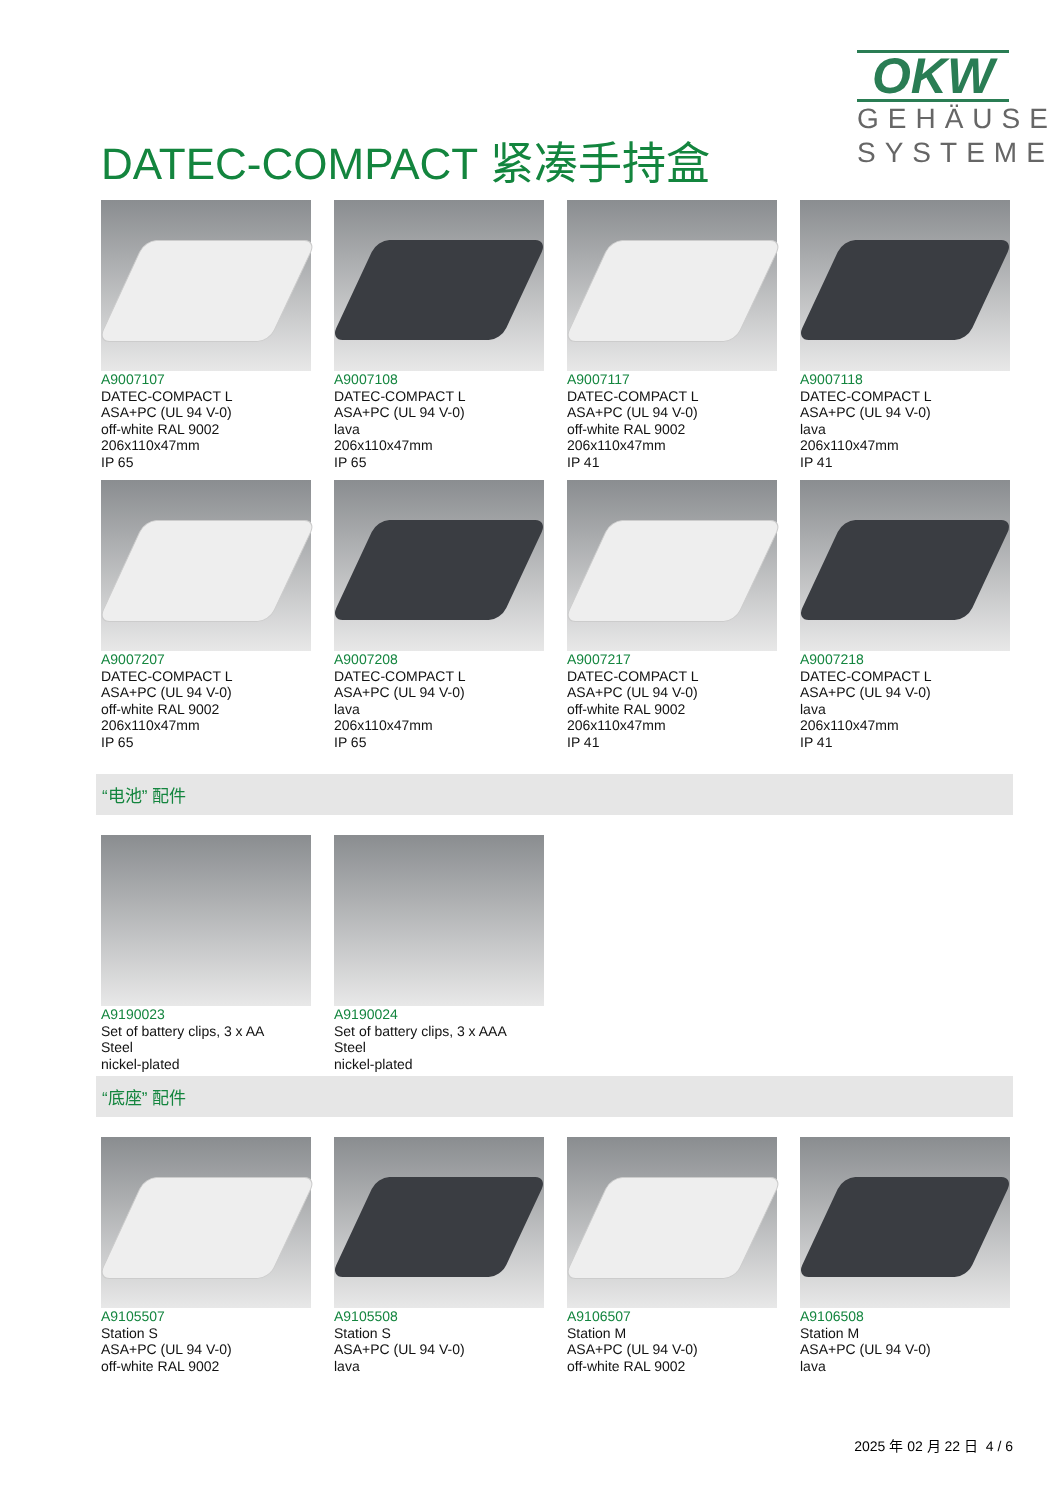DATEC-COMPACT 紧凑手持盒
OKW
GEHÄUSE
SYSTEME
A9007107
DATEC-COMPACT L
ASA+PC (UL 94 V-0)
off-white RAL 9002
206x110x47mm
IP 65
A9007108
DATEC-COMPACT L
ASA+PC (UL 94 V-0)
lava
206x110x47mm
IP 65
A9007117
DATEC-COMPACT L
ASA+PC (UL 94 V-0)
off-white RAL 9002
206x110x47mm
IP 41
A9007118
DATEC-COMPACT L
ASA+PC (UL 94 V-0)
lava
206x110x47mm
IP 41
A9007207
DATEC-COMPACT L
ASA+PC (UL 94 V-0)
off-white RAL 9002
206x110x47mm
IP 65
A9007208
DATEC-COMPACT L
ASA+PC (UL 94 V-0)
lava
206x110x47mm
IP 65
A9007217
DATEC-COMPACT L
ASA+PC (UL 94 V-0)
off-white RAL 9002
206x110x47mm
IP 41
A9007218
DATEC-COMPACT L
ASA+PC (UL 94 V-0)
lava
206x110x47mm
IP 41
“电池” 配件
A9190023
Set of battery clips, 3 x AA
Steel
nickel-plated
A9190024
Set of battery clips, 3 x AAA
Steel
nickel-plated
“底座” 配件
A9105507
Station S
ASA+PC (UL 94 V-0)
off-white RAL 9002
A9105508
Station S
ASA+PC (UL 94 V-0)
lava
A9106507
Station M
ASA+PC (UL 94 V-0)
off-white RAL 9002
A9106508
Station M
ASA+PC (UL 94 V-0)
lava
2025 年 02 月 22 日 4 / 6